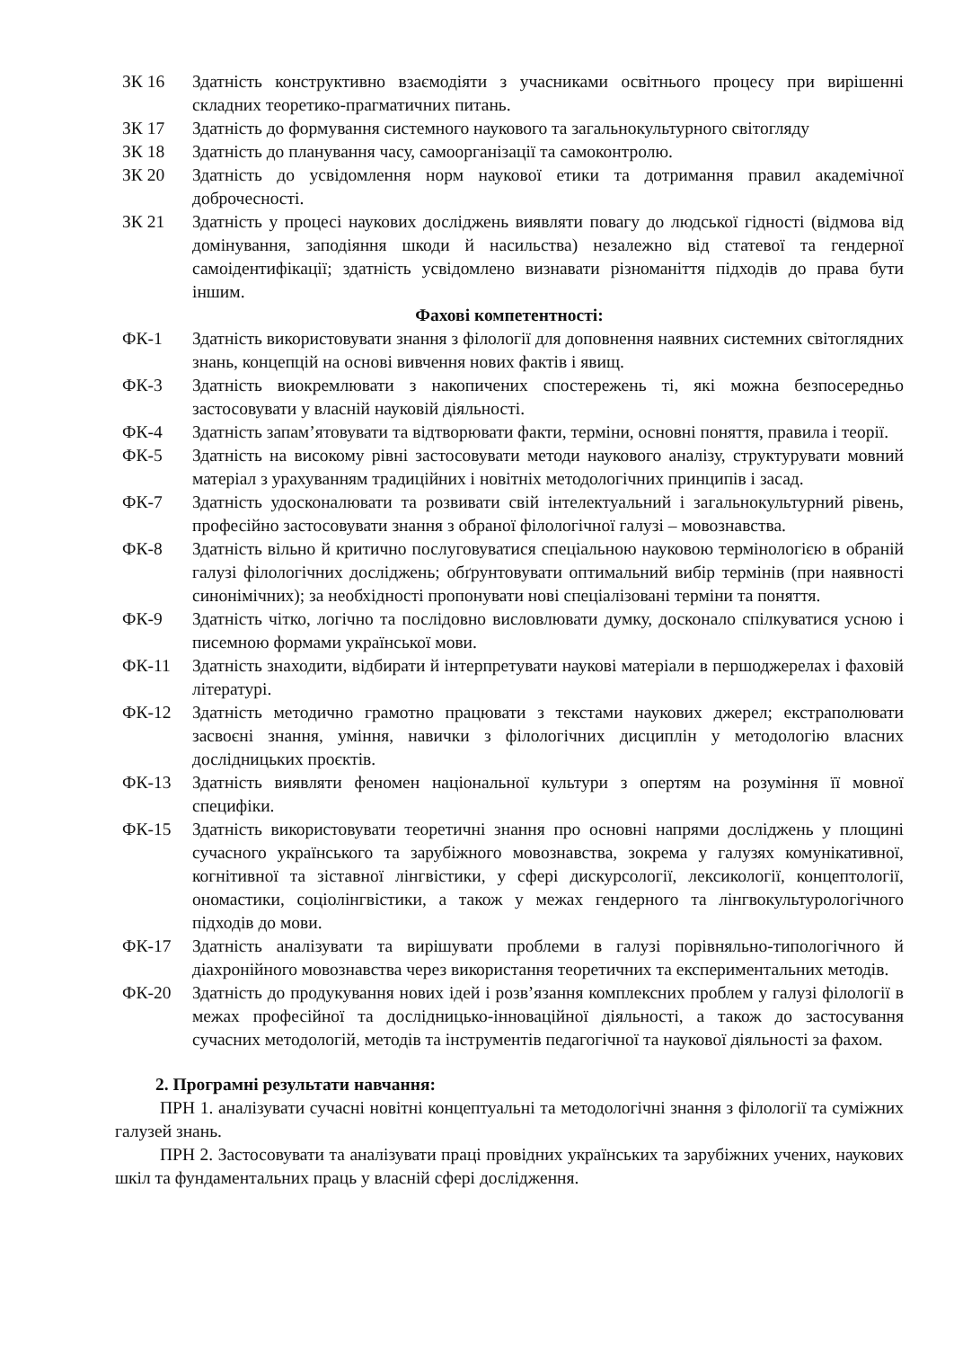ЗК 16 Здатність конструктивно взаємодіяти з учасниками освітнього процесу при вирішенні складних теоретико-прагматичних питань.
ЗК 17 Здатність до формування системного наукового та загальнокультурного світогляду
ЗК 18 Здатність до планування часу, самоорганізації та самоконтролю.
ЗК 20 Здатність до усвідомлення норм наукової етики та дотримання правил академічної доброчесності.
ЗК 21 Здатність у процесі наукових досліджень виявляти повагу до людської гідності (відмова від домінування, заподіяння шкоди й насильства) незалежно від статевої та гендерної самоідентифікації; здатність усвідомлено визнавати різноманіття підходів до права бути іншим.
Фахові компетентності:
ФК-1 Здатність використовувати знання з філології для доповнення наявних системних світоглядних знань, концепцій на основі вивчення нових фактів і явищ.
ФК-3 Здатність виокремлювати з накопичених спостережень ті, які можна безпосередньо застосовувати у власній науковій діяльності.
ФК-4 Здатність запам’ятовувати та відтворювати факти, терміни, основні поняття, правила і теорії.
ФК-5 Здатність на високому рівні застосовувати методи наукового аналізу, структурувати мовний матеріал з урахуванням традиційних і новітніх методологічних принципів і засад.
ФК-7 Здатність удосконалювати та розвивати свій інтелектуальний і загальнокультурний рівень, професійно застосовувати знання з обраної філологічної галузі – мовознавства.
ФК-8 Здатність вільно й критично послуговуватися спеціальною науковою термінологією в обраній галузі філологічних досліджень; обґрунтовувати оптимальний вибір термінів (при наявності синонімічних); за необхідності пропонувати нові спеціалізовані терміни та поняття.
ФК-9 Здатність чітко, логічно та послідовно висловлювати думку, досконало спілкуватися усною і писемною формами української мови.
ФК-11 Здатність знаходити, відбирати й інтерпретувати наукові матеріали в першоджерелах і фаховій літературі.
ФК-12 Здатність методично грамотно працювати з текстами наукових джерел; екстраполювати засвоєні знання, уміння, навички з філологічних дисциплін у методологію власних дослідницьких проєктів.
ФК-13 Здатність виявляти феномен національної культури з опертям на розуміння її мовної специфіки.
ФК-15 Здатність використовувати теоретичні знання про основні напрями досліджень у площині сучасного українського та зарубіжного мовознавства, зокрема у галузях комунікативної, когнітивної та зіставної лінгвістики, у сфері дискурсології, лексикології, концептології, ономастики, соціолінгвістики, а також у межах гендерного та лінгвокультурологічного підходів до мови.
ФК-17 Здатність аналізувати та вирішувати проблеми в галузі порівняльно-типологічного й діахронійного мовознавства через використання теоретичних та експериментальних методів.
ФК-20 Здатність до продукування нових ідей і розв’язання комплексних проблем у галузі філології в межах професійної та дослідницько-інноваційної діяльності, а також до застосування сучасних методологій, методів та інструментів педагогічної та наукової діяльності за фахом.
2. Програмні результати навчання:
ПРН 1. аналізувати сучасні новітні концептуальні та методологічні знання з філології та суміжних галузей знань.
ПРН 2. Застосовувати та аналізувати праці провідних українських та зарубіжних учених, наукових шкіл та фундаментальних праць у власній сфері дослідження.